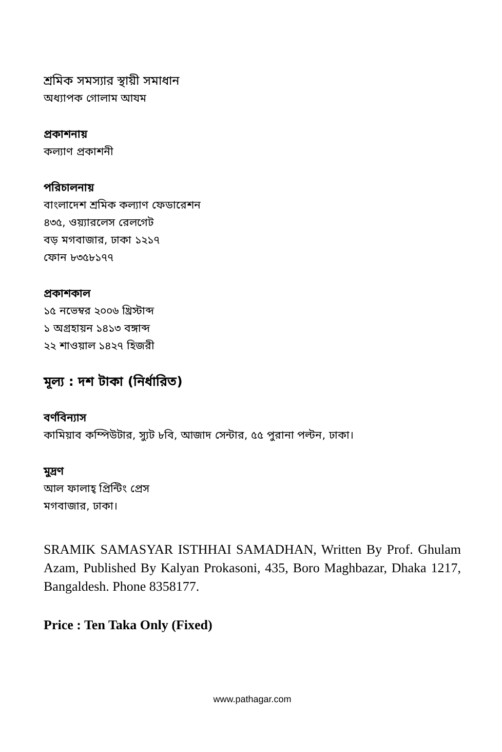শ্রমিক সমস্যার স্থায়ী সমাধান
অধ্যাপক গোলাম আযম
প্রকাশনায়
কল্যাণ প্রকাশনী
পরিচালনায়
বাংলাদেশ শ্রমিক কল্যাণ ফেডারেশন
৪৩৫, ওয়্যারলেস রেলগেট
বড় মগবাজার, ঢাকা ১২১৭
ফোন ৮৩৫৮১৭৭
প্রকাশকাল
১৫ নভেম্বর ২০০৬ খ্রিস্টাব্দ
১ অগ্রহায়ন ১৪১৩ বঙ্গাব্দ
২২ শাওয়াল ১৪২৭ হিজরী
মূল্য : দশ টাকা (নির্ধারিত)
বর্ণবিন্যাস
কামিয়াব কম্পিউটার, স্যুট ৮বি, আজাদ সেন্টার, ৫৫ পুরানা পল্টন, ঢাকা।
মুদ্রণ
আল ফালাহ্ প্রিন্টিং প্রেস
মগবাজার, ঢাকা।
SRAMIK SAMASYAR ISTHHAI SAMADHAN, Written By Prof. Ghulam Azam, Published By Kalyan Prokasoni, 435, Boro Maghbazar, Dhaka 1217, Bangaldesh. Phone 8358177.
Price : Ten Taka Only (Fixed)
www.pathagar.com